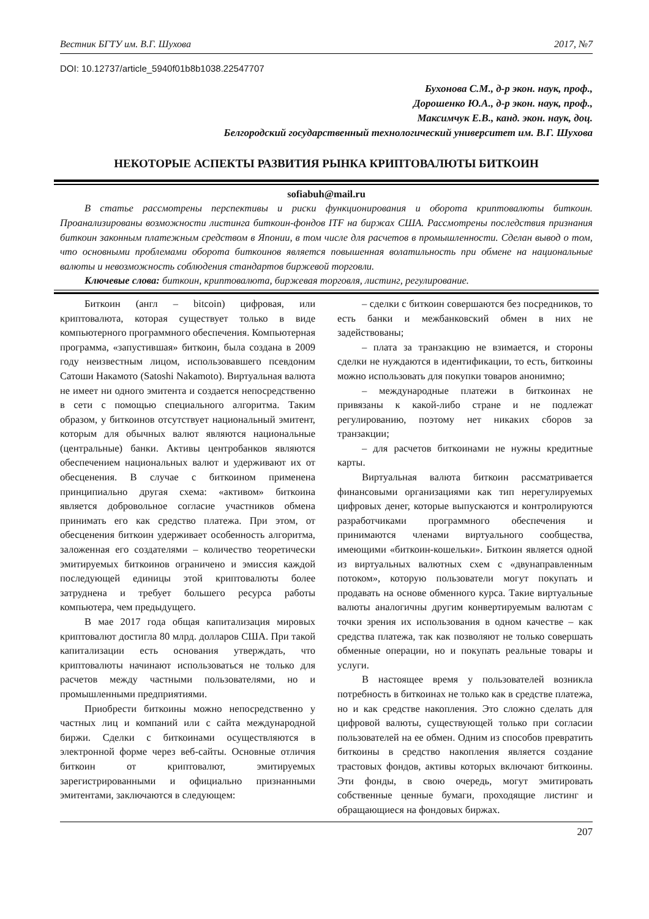Вестник БГТУ им. В.Г. Шухова 2017, №7
DOI: 10.12737/article_5940f01b8b1038.22547707
Бухонова С.М., д-р экон. наук, проф.,
Дорошенко Ю.А., д-р экон. наук, проф.,
Максимчук Е.В., канд. экон. наук, доц.
Белгородский государственный технологический университет им. В.Г. Шухова
НЕКОТОРЫЕ АСПЕКТЫ РАЗВИТИЯ РЫНКА КРИПТОВАЛЮТЫ БИТКОИН
sofiabuh@mail.ru
В статье рассмотрены перспективы и риски функционирования и оборота криптовалюты биткоин. Проанализированы возможности листинга биткоин-фондов ITF на биржах США. Рассмотрены последствия признания биткоин законным платежным средством в Японии, в том числе для расчетов в промышленности. Сделан вывод о том, что основными проблемами оборота биткоинов является повышенная волатильность при обмене на национальные валюты и невозможность соблюдения стандартов биржевой торговли.
Ключевые слова: биткоин, криптовалюта, биржевая торговля, листинг, регулирование.
Биткоин (англ – bitcoin) цифровая, или криптовалюта, которая существует только в виде компьютерного программного обеспечения. Компьютерная программа, «запустившая» биткоин, была создана в 2009 году неизвестным лицом, использовавшего псевдоним Сатоши Накамото (Satoshi Nakamoto). Виртуальная валюта не имеет ни одного эмитента и создается непосредственно в сети с помощью специального алгоритма. Таким образом, у биткоинов отсутствует национальный эмитент, которым для обычных валют являются национальные (центральные) банки. Активы центробанков являются обеспечением национальных валют и удерживают их от обесценения. В случае с биткоином применена принципиально другая схема: «активом» биткоина является добровольное согласие участников обмена принимать его как средство платежа. При этом, от обесценения биткоин удерживает особенность алгоритма, заложенная его создателями – количество теоретически эмитируемых биткоинов ограничено и эмиссия каждой последующей единицы этой криптовалюты более затруднена и требует большего ресурса работы компьютера, чем предыдущего.
В мае 2017 года общая капитализация мировых криптовалют достигла 80 млрд. долларов США. При такой капитализации есть основания утверждать, что криптовалюты начинают использоваться не только для расчетов между частными пользователями, но и промышленными предприятиями.
Приобрести биткоины можно непосредственно у частных лиц и компаний или с сайта международной биржи. Сделки с биткоинами осуществляются в электронной форме через веб-сайты. Основные отличия биткоин от криптовалют, эмитируемых зарегистрированными и официально признанными эмитентами, заключаются в следующем:
– сделки с биткоин совершаются без посредников, то есть банки и межбанковский обмен в них не задействованы;
– плата за транзакцию не взимается, и стороны сделки не нуждаются в идентификации, то есть, биткоины можно использовать для покупки товаров анонимно;
– международные платежи в биткоинах не привязаны к какой-либо стране и не подлежат регулированию, поэтому нет никаких сборов за транзакции;
– для расчетов биткоинами не нужны кредитные карты.
Виртуальная валюта биткоин рассматривается финансовыми организациями как тип нерегулируемых цифровых денег, которые выпускаются и контролируются разработчиками программного обеспечения и принимаются членами виртуального сообщества, имеющими «биткоин-кошельки». Биткоин является одной из виртуальных валютных схем с «двунаправленным потоком», которую пользователи могут покупать и продавать на основе обменного курса. Такие виртуальные валюты аналогичны другим конвертируемым валютам с точки зрения их использования в одном качестве – как средства платежа, так как позволяют не только совершать обменные операции, но и покупать реальные товары и услуги.
В настоящее время у пользователей возникла потребность в биткоинах не только как в средстве платежа, но и как средстве накопления. Это сложно сделать для цифровой валюты, существующей только при согласии пользователей на ее обмен. Одним из способов превратить биткоины в средство накопления является создание трастовых фондов, активы которых включают биткоины. Эти фонды, в свою очередь, могут эмитировать собственные ценные бумаги, проходящие листинг и обращающиеся на фондовых биржах.
207